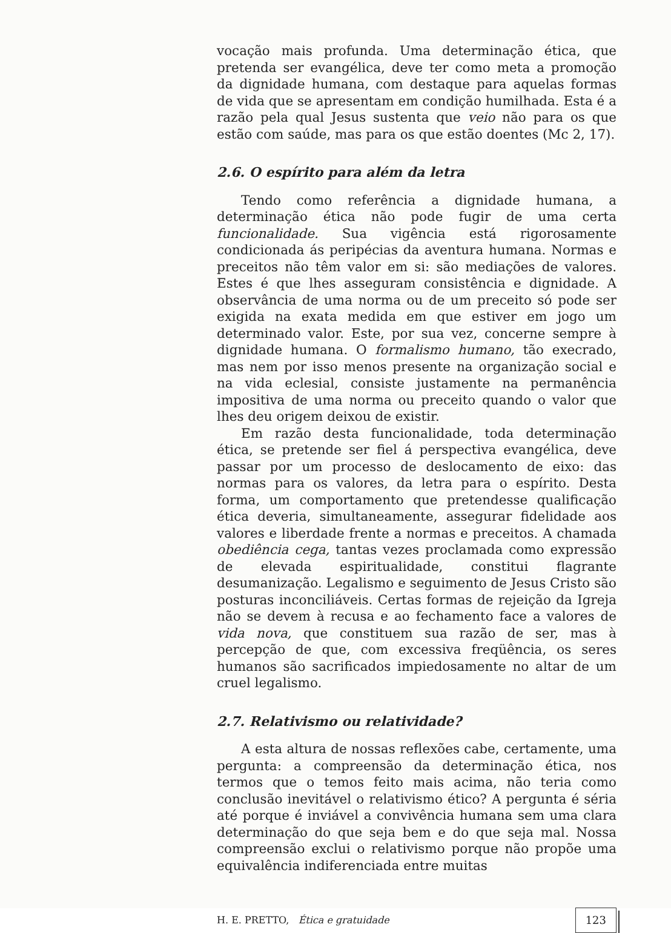vocação mais profunda. Uma determinação ética, que pretenda ser evangélica, deve ter como meta a promoção da dignidade humana, com destaque para aquelas formas de vida que se apresentam em condição humilhada. Esta é a razão pela qual Jesus sustenta que veio não para os que estão com saúde, mas para os que estão doentes (Mc 2, 17).
2.6. O espírito para além da letra
Tendo como referência a dignidade humana, a determinação ética não pode fugir de uma certa funcionalidade. Sua vigência está rigorosamente condicionada ás peripécias da aventura humana. Normas e preceitos não têm valor em si: são mediações de valores. Estes é que lhes asseguram consistência e dignidade. A observância de uma norma ou de um preceito só pode ser exigida na exata medida em que estiver em jogo um determinado valor. Este, por sua vez, concerne sempre à dignidade humana. O formalismo humano, tão execrado, mas nem por isso menos presente na organização social e na vida eclesial, consiste justamente na permanência impositiva de uma norma ou preceito quando o valor que lhes deu origem deixou de existir.
Em razão desta funcionalidade, toda determinação ética, se pretende ser fiel á perspectiva evangélica, deve passar por um processo de deslocamento de eixo: das normas para os valores, da letra para o espírito. Desta forma, um comportamento que pretendesse qualificação ética deveria, simultaneamente, assegurar fidelidade aos valores e liberdade frente a normas e preceitos. A chamada obediência cega, tantas vezes proclamada como expressão de elevada espiritualidade, constitui flagrante desumanização. Legalismo e seguimento de Jesus Cristo são posturas inconciliáveis. Certas formas de rejeição da Igreja não se devem à recusa e ao fechamento face a valores de vida nova, que constituem sua razão de ser, mas à percepção de que, com excessiva freqüência, os seres humanos são sacrificados impiedosamente no altar de um cruel legalismo.
2.7. Relativismo ou relatividade?
A esta altura de nossas reflexões cabe, certamente, uma pergunta: a compreensão da determinação ética, nos termos que o temos feito mais acima, não teria como conclusão inevitável o relativismo ético? A pergunta é séria até porque é inviável a convivência humana sem uma clara determinação do que seja bem e do que seja mal. Nossa compreensão exclui o relativismo porque não propõe uma equivalência indiferenciada entre muitas
H. E. PRETTO, Ética e gratuidade 123